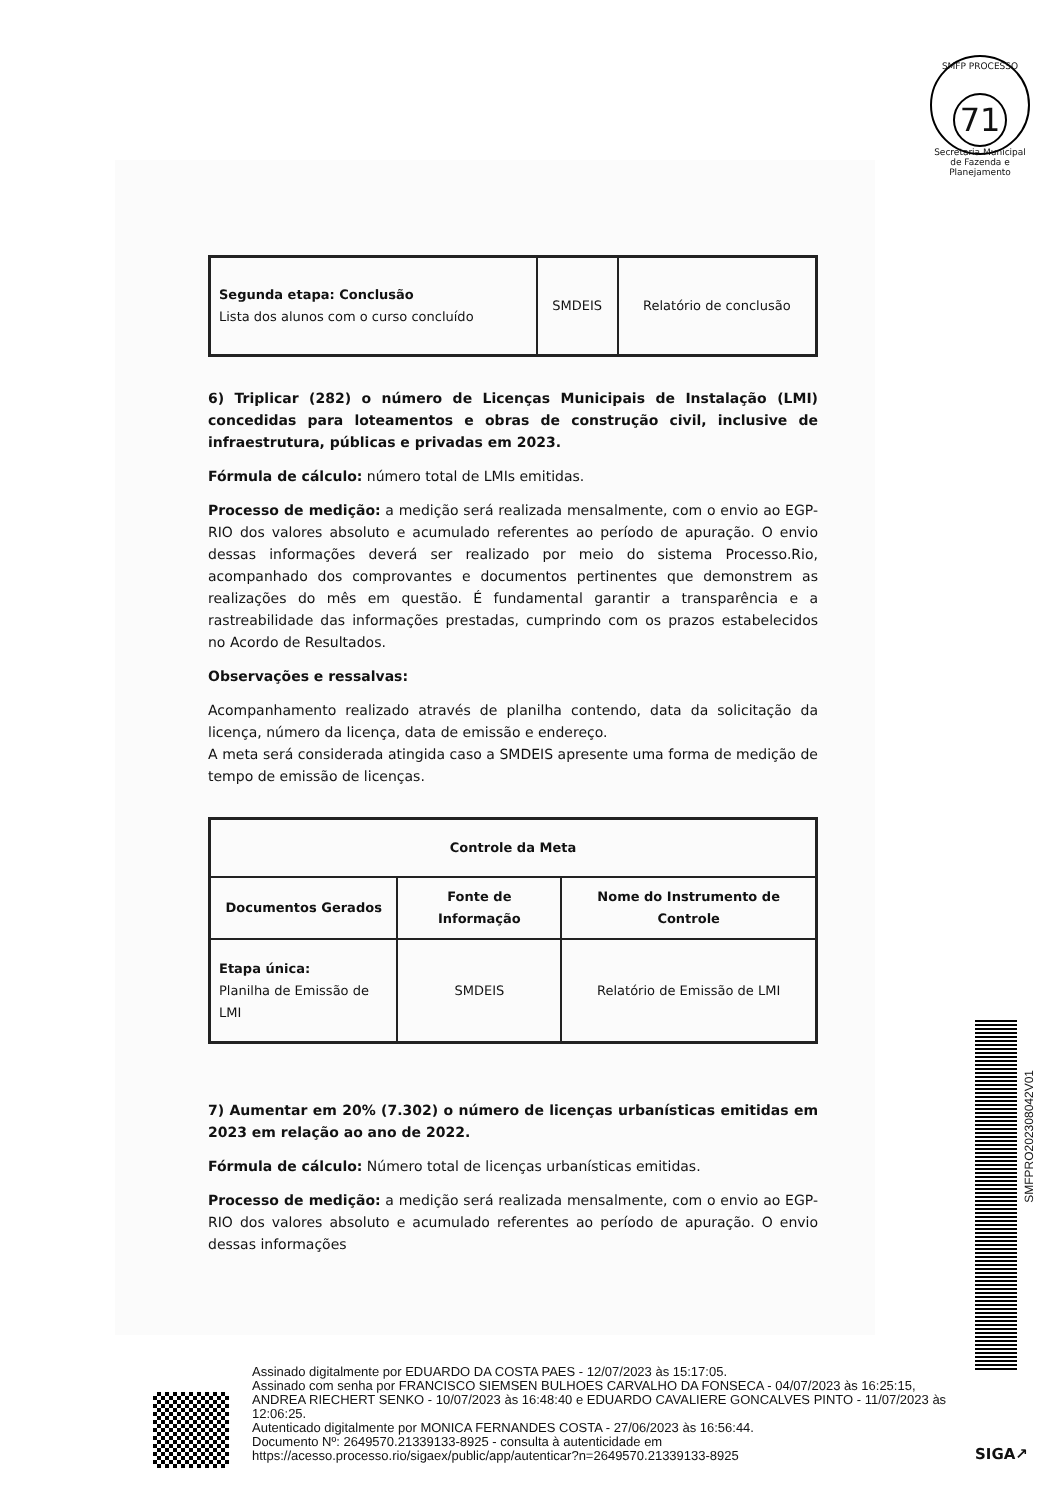SMFP PROCESSO
71
Secretaria Municipal de Fazenda e Planejamento
| Segunda etapa: Conclusão Lista dos alunos com o curso concluído | SMDEIS | Relatório de conclusão |
6) Triplicar (282) o número de Licenças Municipais de Instalação (LMI) concedidas para loteamentos e obras de construção civil, inclusive de infraestrutura, públicas e privadas em 2023.
Fórmula de cálculo: número total de LMIs emitidas.
Processo de medição: a medição será realizada mensalmente, com o envio ao EGP-RIO dos valores absoluto e acumulado referentes ao período de apuração. O envio dessas informações deverá ser realizado por meio do sistema Processo.Rio, acompanhado dos comprovantes e documentos pertinentes que demonstrem as realizações do mês em questão. É fundamental garantir a transparência e a rastreabilidade das informações prestadas, cumprindo com os prazos estabelecidos no Acordo de Resultados.
Observações e ressalvas:
Acompanhamento realizado através de planilha contendo, data da solicitação da licença, número da licença, data de emissão e endereço.
A meta será considerada atingida caso a SMDEIS apresente uma forma de medição de tempo de emissão de licenças.
| Controle da Meta | | |
| --- | --- | --- |
| Documentos Gerados | Fonte de Informação | Nome do Instrumento de Controle |
| Etapa única: Planilha de Emissão de LMI | SMDEIS | Relatório de Emissão de LMI |
7) Aumentar em 20% (7.302) o número de licenças urbanísticas emitidas em 2023 em relação ao ano de 2022.
Fórmula de cálculo: Número total de licenças urbanísticas emitidas.
Processo de medição: a medição será realizada mensalmente, com o envio ao EGP-RIO dos valores absoluto e acumulado referentes ao período de apuração. O envio dessas informações
SMFPRO202308042V01
Assinado digitalmente por EDUARDO DA COSTA PAES - 12/07/2023 às 15:17:05.
Assinado com senha por FRANCISCO SIEMSEN BULHOES CARVALHO DA FONSECA - 04/07/2023 às 16:25:15, ANDREA RIECHERT SENKO - 10/07/2023 às 16:48:40 e EDUARDO CAVALIERE GONCALVES PINTO - 11/07/2023 às 12:06:25.
Autenticado digitalmente por MONICA FERNANDES COSTA - 27/06/2023 às 16:56:44.
Documento Nº: 2649570.21339133-8925 - consulta à autenticidade em
https://acesso.processo.rio/sigaex/public/app/autenticar?n=2649570.21339133-8925
SIGA↗